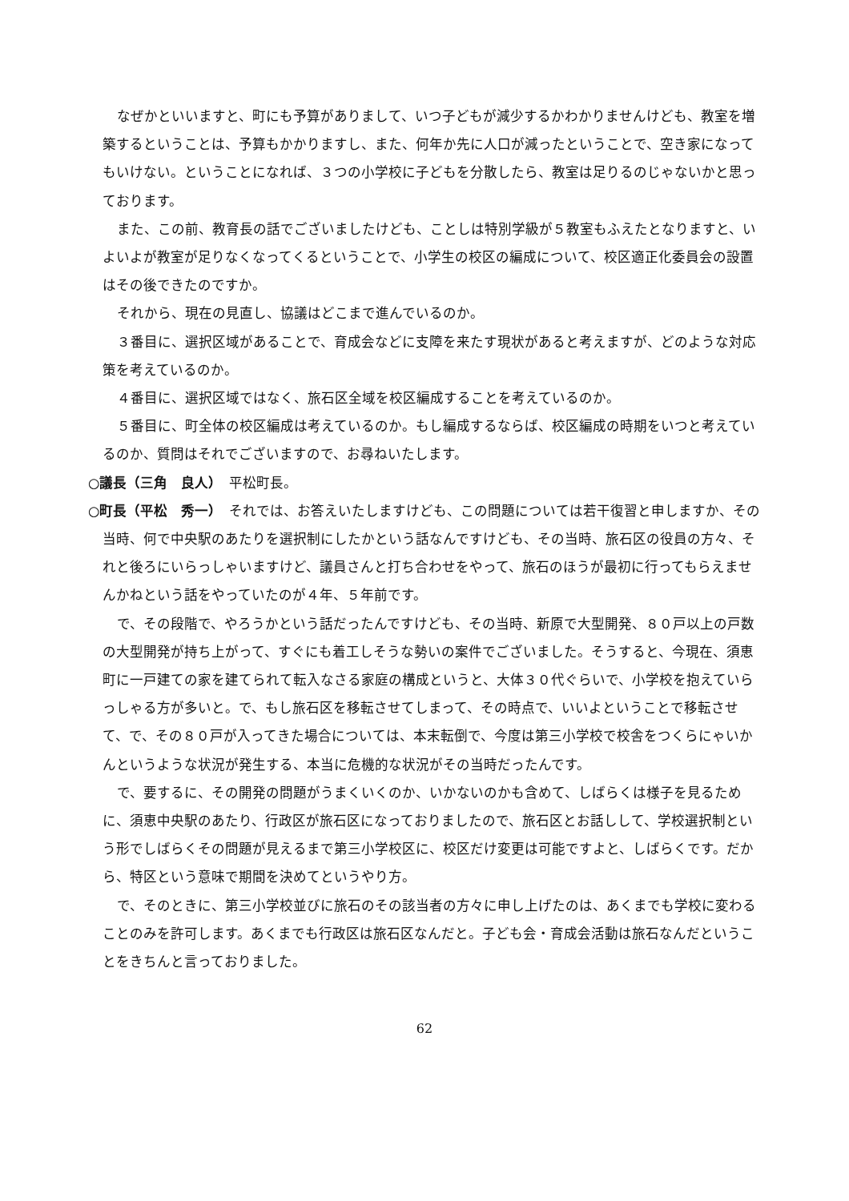なぜかといいますと、町にも予算がありまして、いつ子どもが減少するかわかりませんけども、教室を増築するということは、予算もかかりますし、また、何年か先に人口が減ったということで、空き家になってもいけない。ということになれば、３つの小学校に子どもを分散したら、教室は足りるのじゃないかと思っております。
また、この前、教育長の話でございましたけども、ことしは特別学級が５教室もふえたとなりますと、いよいよが教室が足りなくなってくるということで、小学生の校区の編成について、校区適正化委員会の設置はその後できたのですか。
それから、現在の見直し、協議はどこまで進んでいるのか。
３番目に、選択区域があることで、育成会などに支障を来たす現状があると考えますが、どのような対応策を考えているのか。
４番目に、選択区域ではなく、旅石区全域を校区編成することを考えているのか。
５番目に、町全体の校区編成は考えているのか。もし編成するならば、校区編成の時期をいつと考えているのか、質問はそれでございますので、お尋ねいたします。
○議長（三角　良人）　平松町長。
○町長（平松　秀一）　それでは、お答えいたしますけども、この問題については若干復習と申しますか、その当時、何で中央駅のあたりを選択制にしたかという話なんですけども、その当時、旅石区の役員の方々、それと後ろにいらっしゃいますけど、議員さんと打ち合わせをやって、旅石のほうが最初に行ってもらえませんかねという話をやっていたのが４年、５年前です。
で、その段階で、やろうかという話だったんですけども、その当時、新原で大型開発、８０戸以上の戸数の大型開発が持ち上がって、すぐにも着工しそうな勢いの案件でございました。そうすると、今現在、須恵町に一戸建ての家を建てられて転入なさる家庭の構成というと、大体３０代ぐらいで、小学校を抱えていらっしゃる方が多いと。で、もし旅石区を移転させてしまって、その時点で、いいよということで移転させて、で、その８０戸が入ってきた場合については、本末転倒で、今度は第三小学校で校舎をつくらにゃいかんというような状況が発生する、本当に危機的な状況がその当時だったんです。
で、要するに、その開発の問題がうまくいくのか、いかないのかも含めて、しばらくは様子を見るために、須恵中央駅のあたり、行政区が旅石区になっておりましたので、旅石区とお話しして、学校選択制という形でしばらくその問題が見えるまで第三小学校区に、校区だけ変更は可能ですよと、しばらくです。だから、特区という意味で期間を決めてというやり方。
で、そのときに、第三小学校並びに旅石のその該当者の方々に申し上げたのは、あくまでも学校に変わることのみを許可します。あくまでも行政区は旅石区なんだと。子ども会・育成会活動は旅石なんだということをきちんと言っておりました。
62